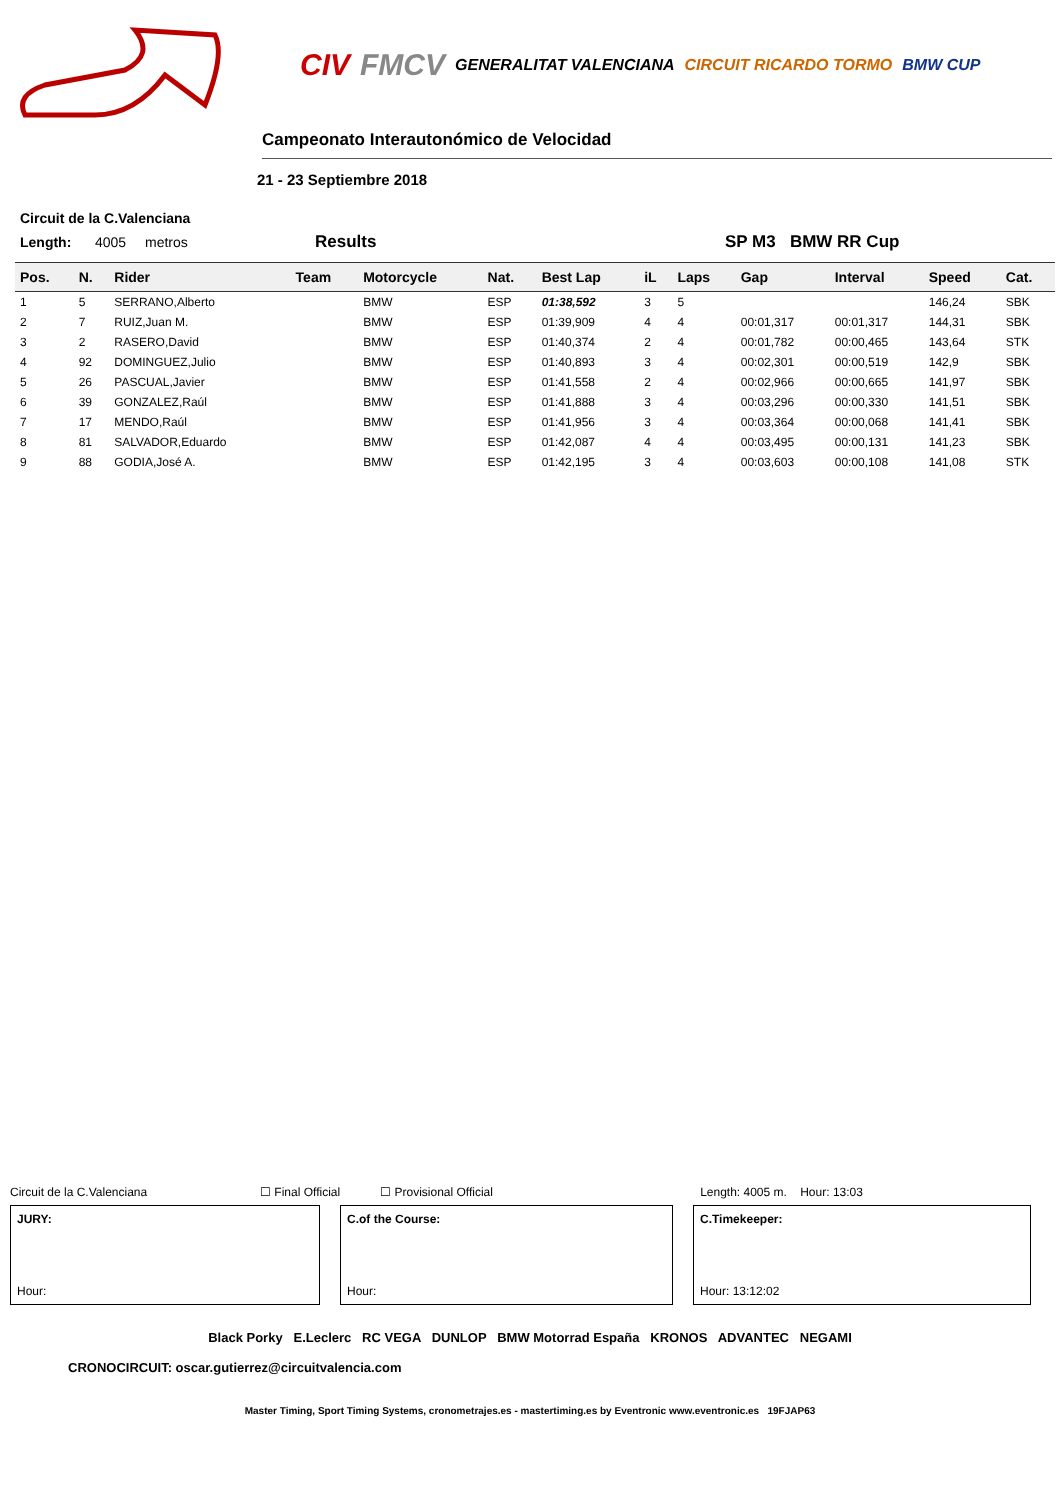CIV FMCV GENERALITAT VALENCIANA CIRCUIT RICARDO TORMO BMW CUP
Campeonato Interautonómico de Velocidad
21 - 23 Septiembre 2018
Circuit de la C.Valenciana
Length: 4005 metros Results SP M3 BMW RR Cup
| Pos. | N. | Rider | Team | Motorcycle | Nat. | Best Lap | iL | Laps | Gap | Interval | Speed | Cat. |
| --- | --- | --- | --- | --- | --- | --- | --- | --- | --- | --- | --- | --- |
| 1 | 5 | SERRANO,Alberto | | BMW | ESP | 01:38,592 | 3 | 5 | | | 146,24 | SBK |
| 2 | 7 | RUIZ,Juan M. | | BMW | ESP | 01:39,909 | 4 | 4 | 00:01,317 | 00:01,317 | 144,31 | SBK |
| 3 | 2 | RASERO,David | | BMW | ESP | 01:40,374 | 2 | 4 | 00:01,782 | 00:00,465 | 143,64 | STK |
| 4 | 92 | DOMINGUEZ,Julio | | BMW | ESP | 01:40,893 | 3 | 4 | 00:02,301 | 00:00,519 | 142,9 | SBK |
| 5 | 26 | PASCUAL,Javier | | BMW | ESP | 01:41,558 | 2 | 4 | 00:02,966 | 00:00,665 | 141,97 | SBK |
| 6 | 39 | GONZALEZ,Raúl | | BMW | ESP | 01:41,888 | 3 | 4 | 00:03,296 | 00:00,330 | 141,51 | SBK |
| 7 | 17 | MENDO,Raúl | | BMW | ESP | 01:41,956 | 3 | 4 | 00:03,364 | 00:00,068 | 141,41 | SBK |
| 8 | 81 | SALVADOR,Eduardo | | BMW | ESP | 01:42,087 | 4 | 4 | 00:03,495 | 00:00,131 | 141,23 | SBK |
| 9 | 88 | GODIA,José A. | | BMW | ESP | 01:42,195 | 3 | 4 | 00:03,603 | 00:00,108 | 141,08 | STK |
Circuit de la C.Valenciana ☐ Final Official ☐ Provisional Official Length: 4005 m. Hour: 13:03
JURY:
Hour:
C.of the Course:
Hour:
C.Timekeeper:
Hour: 13:12:02
Black Porky E.Leclerc RC VEGA DUNLOP BMW Motorrad España KRONOS ADVANTEC NEGAMI
CRONOCIRCUIT: oscar.gutierrez@circuitvalencia.com
Master Timing, Sport Timing Systems, cronometrajes.es - mastertiming.es by Eventronic www.eventronic.es 19FJAP63